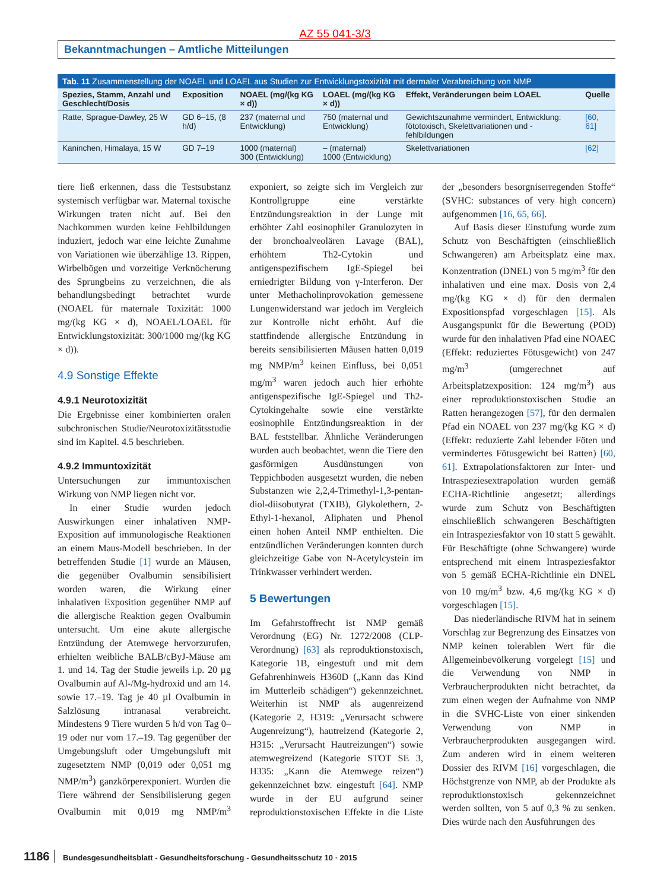AZ 55 041-3/3
Bekanntmachungen – Amtliche Mitteilungen
Tab. 11 Zusammenstellung der NOAEL und LOAEL aus Studien zur Entwicklungstoxizität mit dermaler Verabreichung von NMP
| Spezies, Stamm, Anzahl und Geschlecht/Dosis | Exposition | NOAEL (mg/(kg KG × d)) | LOAEL (mg/(kg KG × d)) | Effekt, Veränderungen beim LOAEL | Quelle |
| --- | --- | --- | --- | --- | --- |
| Ratte, Sprague-Dawley, 25 W | GD 6–15, (8 h/d) | 237 (maternal und Entwicklung) | 750 (maternal und Entwicklung) | Gewichtszunahme vermindert, Entwicklung: fötotoxisch, Skelettvariationen und -fehlbildungen | [60, 61] |
| Kaninchen, Himalaya, 15 W | GD 7–19 | 1000 (maternal) 300 (Entwicklung) | – (maternal) 1000 (Entwicklung) | Skelettvariationen | [62] |
tiere ließ erkennen, dass die Testsubstanz systemisch verfügbar war. Maternal toxische Wirkungen traten nicht auf. Bei den Nachkommen wurden keine Fehlbildungen induziert, jedoch war eine leichte Zunahme von Variationen wie überzählige 13. Rippen, Wirbelbögen und vorzeitige Verknöcherung des Sprungbeins zu verzeichnen, die als behandlungsbedingt betrachtet wurde (NOAEL für maternale Toxizität: 1000 mg/(kg KG × d), NOAEL/LOAEL für Entwicklungstoxizität: 300/1000 mg/(kg KG × d)).
4.9 Sonstige Effekte
4.9.1 Neurotoxizität
Die Ergebnisse einer kombinierten oralen subchronischen Studie/Neurotoxizitätsstudie sind im Kapitel. 4.5 beschrieben.
4.9.2 Immuntoxizität
Untersuchungen zur immuntoxischen Wirkung von NMP liegen nicht vor.
In einer Studie wurden jedoch Auswirkungen einer inhalativen NMP-Exposition auf immunologische Reaktionen an einem Maus-Modell beschrieben. In der betreffenden Studie [1] wurde an Mäusen, die gegenüber Ovalbumin sensibilisiert worden waren, die Wirkung einer inhalativen Exposition gegenüber NMP auf die allergische Reaktion gegen Ovalbumin untersucht. Um eine akute allergische Entzündung der Atemwege hervorzurufen, erhielten weibliche BALB/cByJ-Mäuse am 1. und 14. Tag der Studie jeweils i.p. 20 µg Ovalbumin auf Al-/Mg-hydroxid und am 14. sowie 17.–19. Tag je 40 µl Ovalbumin in Salzlösung intranasal verabreicht. Mindestens 9 Tiere wurden 5 h/d von Tag 0–19 oder nur vom 17.–19. Tag gegenüber der Umgebungsluft oder Umgebungsluft mit zugesetztem NMP (0,019 oder 0,051 mg NMP/m<sup>3</sup>) ganzkörperexponiert. Wurden die Tiere während der Sensibilisierung gegen Ovalbumin mit 0,019 mg NMP/m<sup>3</sup> exponiert, so zeigte sich im Vergleich zur Kontrollgruppe eine verstärkte Entzündungsreaktion in der Lunge mit erhöhter Zahl eosinophiler Granulozyten in der bronchoalveolären Lavage (BAL), erhöhtem Th2-Cytokin und antigenspezifischem IgE-Spiegel bei erniedrigter Bildung von γ-Interferon. Der unter Methacholinprovokation gemessene Lungenwiderstand war jedoch im Vergleich zur Kontrolle nicht erhöht. Auf die stattfindende allergische Entzündung in bereits sensibilisierten Mäusen hatten 0,019 mg NMP/m<sup>3</sup> keinen Einfluss, bei 0,051 mg/m<sup>3</sup> waren jedoch auch hier erhöhte antigenspezifische IgE-Spiegel und Th2-Cytokingehalte sowie eine verstärkte eosinophile Entzündungsreaktion in der BAL feststellbar. Ähnliche Veränderungen wurden auch beobachtet, wenn die Tiere den gasförmigen Ausdünstungen von Teppichboden ausgesetzt wurden, die neben Substanzen wie 2,2,4-Trimethyl-1,3-pentan-diol-diisobutyrat (TXIB), Glykolethern, 2-Ethyl-1-hexanol, Aliphaten und Phenol einen hohen Anteil NMP enthielten. Die entzündlichen Veränderungen konnten durch gleichzeitige Gabe von N-Acetylcystein im Trinkwasser verhindert werden.
5 Bewertungen
Im Gefahrstoffrecht ist NMP gemäß Verordnung (EG) Nr. 1272/2008 (CLP-Verordnung) [63] als reproduktionstoxisch, Kategorie 1B, eingestuft und mit dem Gefahrenhinweis H360D („Kann das Kind im Mutterleib schädigen“) gekennzeichnet. Weiterhin ist NMP als augenreizend (Kategorie 2, H319: „Verursacht schwere Augenreizung“), hautreizend (Kategorie 2, H315: „Verursacht Hautreizungen“) sowie atemwegreizend (Kategorie STOT SE 3, H335: „Kann die Atemwege reizen“) gekennzeichnet bzw. eingestuft [64]. NMP wurde in der EU aufgrund seiner reproduktionstoxischen Effekte in die Liste der „besonders besorgniserregenden Stoffe“ (SVHC: substances of very high concern) aufgenommen [16, 65, 66].
Auf Basis dieser Einstufung wurde zum Schutz von Beschäftigten (einschließlich Schwangeren) am Arbeitsplatz eine max. Konzentration (DNEL) von 5 mg/m<sup>3</sup> für den inhalativen und eine max. Dosis von 2,4 mg/(kg KG × d) für den dermalen Expositionspfad vorgeschlagen [15]. Als Ausgangspunkt für die Bewertung (POD) wurde für den inhalativen Pfad eine NOAEC (Effekt: reduziertes Fötusgewicht) von 247 mg/m<sup>3</sup> (umgerechnet auf Arbeitsplatzexposition: 124 mg/m<sup>3</sup>) aus einer reproduktionstoxischen Studie an Ratten herangezogen [57], für den dermalen Pfad ein NOAEL von 237 mg/(kg KG × d) (Effekt: reduzierte Zahl lebender Föten und vermindertes Fötusgewicht bei Ratten) [60, 61]. Extrapolationsfaktoren zur Inter- und Intraspeziesextrapolation wurden gemäß ECHA-Richtlinie angesetzt; allerdings wurde zum Schutz von Beschäftigten einschließlich schwangeren Beschäftigten ein Intraspeziesfaktor von 10 statt 5 gewählt. Für Beschäftigte (ohne Schwangere) wurde entsprechend mit einem Intraspeziesfaktor von 5 gemäß ECHA-Richtlinie ein DNEL von 10 mg/m<sup>3</sup> bzw. 4,6 mg/(kg KG × d) vorgeschlagen [15].
Das niederländische RIVM hat in seinem Vorschlag zur Begrenzung des Einsatzes von NMP keinen tolerablen Wert für die Allgemeinbevölkerung vorgelegt [15] und die Verwendung von NMP in Verbraucherprodukten nicht betrachtet, da zum einen wegen der Aufnahme von NMP in die SVHC-Liste von einer sinkenden Verwendung von NMP in Verbraucherprodukten ausgegangen wird. Zum anderen wird in einem weiteren Dossier des RIVM [16] vorgeschlagen, die Höchstgrenze von NMP, ab der Produkte als reproduktionstoxisch gekennzeichnet werden sollten, von 5 auf 0,3 % zu senken. Dies würde nach den Ausführungen des
1186 Bundesgesundheitsblatt - Gesundheitsforschung - Gesundheitsschutz 10 · 2015